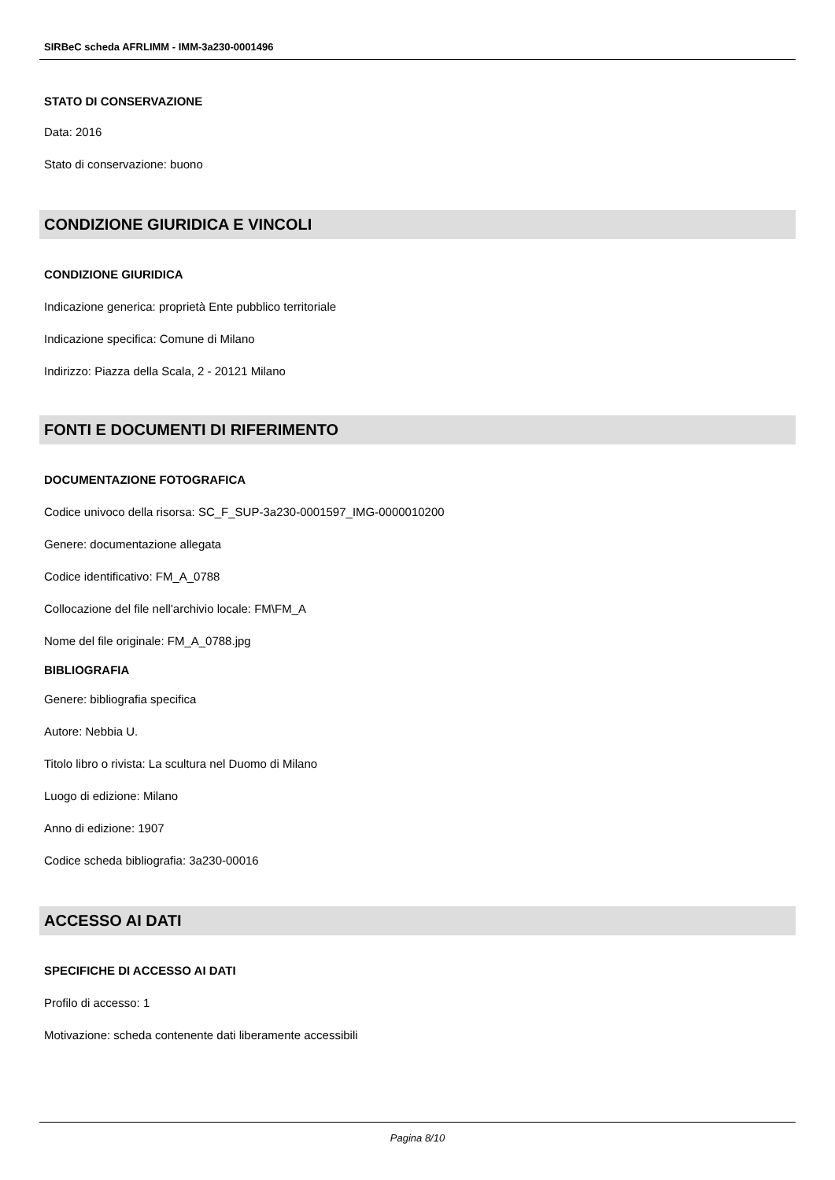SIRBeC scheda AFRLIMM - IMM-3a230-0001496
STATO DI CONSERVAZIONE
Data: 2016
Stato di conservazione: buono
CONDIZIONE GIURIDICA E VINCOLI
CONDIZIONE GIURIDICA
Indicazione generica: proprietà Ente pubblico territoriale
Indicazione specifica: Comune di Milano
Indirizzo: Piazza della Scala, 2 - 20121 Milano
FONTI E DOCUMENTI DI RIFERIMENTO
DOCUMENTAZIONE FOTOGRAFICA
Codice univoco della risorsa: SC_F_SUP-3a230-0001597_IMG-0000010200
Genere: documentazione allegata
Codice identificativo: FM_A_0788
Collocazione del file nell'archivio locale: FM\FM_A
Nome del file originale: FM_A_0788.jpg
BIBLIOGRAFIA
Genere: bibliografia specifica
Autore: Nebbia U.
Titolo libro o rivista: La scultura nel Duomo di Milano
Luogo di edizione: Milano
Anno di edizione: 1907
Codice scheda bibliografia: 3a230-00016
ACCESSO AI DATI
SPECIFICHE DI ACCESSO AI DATI
Profilo di accesso: 1
Motivazione: scheda contenente dati liberamente accessibili
Pagina 8/10